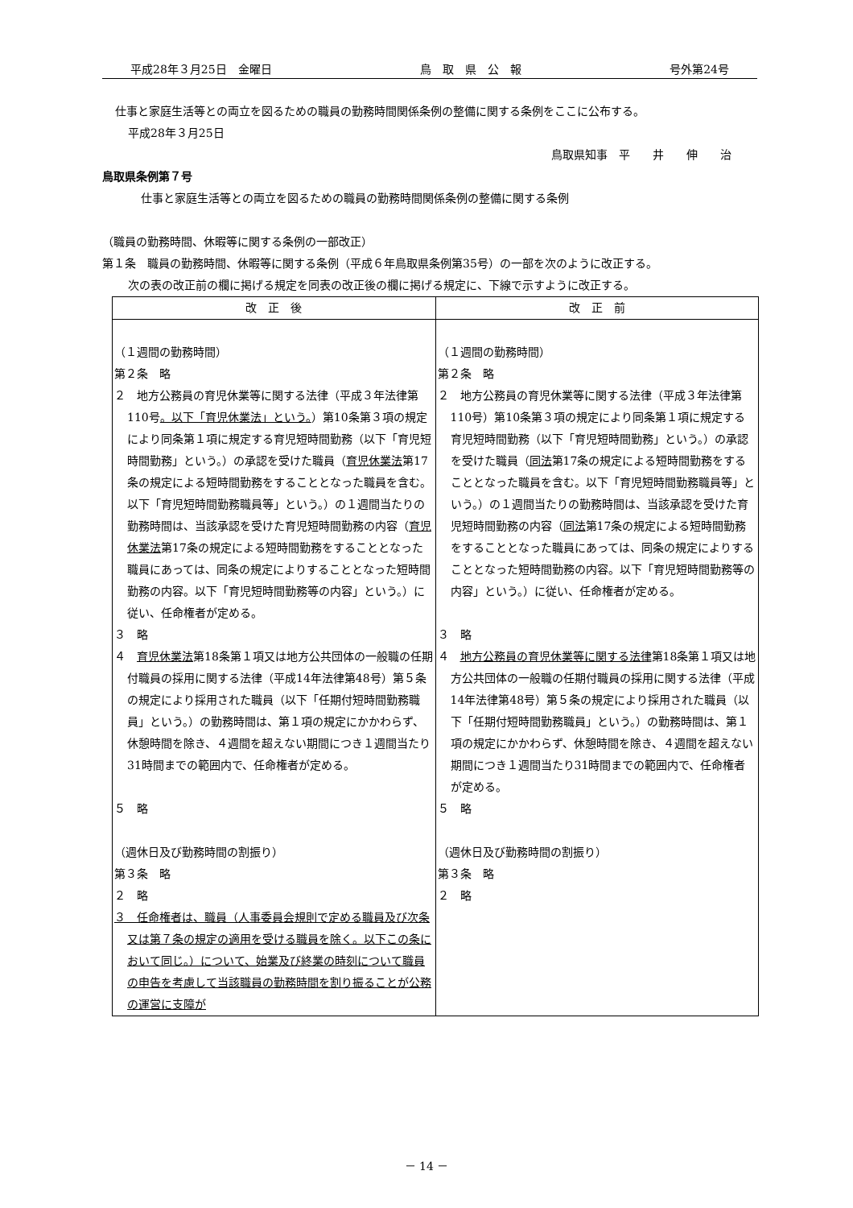平成28年３月25日　金曜日 鳥　取　県　公　報 号外第24号
仕事と家庭生活等との両立を図るための職員の勤務時間関係条例の整備に関する条例をここに公布する。
平成28年３月25日
鳥取県知事　平　　井　　伸　　治
鳥取県条例第７号
仕事と家庭生活等との両立を図るための職員の勤務時間関係条例の整備に関する条例
（職員の勤務時間、休暇等に関する条例の一部改正）
第１条　職員の勤務時間、休暇等に関する条例（平成６年鳥取県条例第35号）の一部を次のように改正する。
次の表の改正前の欄に掲げる規定を同表の改正後の欄に掲げる規定に、下線で示すように改正する。
| 改 正 後 | 改 正 前 |
| --- | --- |
| （１週間の勤務時間） 第２条 略 ２ 地方公務員の育児休業等に関する法律（平成３年法律第110号 。以下「育児休業法」という。 ）第10条第３項の規定により同条第１項に規定する育児短時間勤務（以下「育児短時間勤務」という。）の承認を受けた職員（ 育児休業法 第17条の規定による短時間勤務をすることとなった職員を含む。以下「育児短時間勤務職員等」という。）の１週間当たりの勤務時間は、当該承認を受けた育児短時間勤務の内容（ 育児休業法 第17条の規定による短時間勤務をすることとなった職員にあっては、同条の規定によりすることとなった短時間勤務の内容。以下「育児短時間勤務等の内容」という。）に従い、任命権者が定める。 ３ 略 ４ 育児休業法 第18条第１項又は地方公共団体の一般職の任期付職員の採用に関する法律（平成14年法律第48号）第５条の規定により採用された職員（以下「任期付短時間勤務職員」という。）の勤務時間は、第１項の規定にかかわらず、休憩時間を除き、４週間を超えない期間につき１週間当たり31時間までの範囲内で、任命権者が定める。 ５ 略 （週休日及び勤務時間の割振り） 第３条 略 ２ 略 ３ 任命権者は、職員（人事委員会規則で定める職員及び次条又は第７条の規定の適用を受ける職員を除く。以下この条において同じ。）について、始業及び終業の時刻について職員の申告を考慮して当該職員の勤務時間を割り振ることが公務の運営に支障が | （１週間の勤務時間） 第２条 略 ２ 地方公務員の育児休業等に関する法律（平成３年法律第110号）第10条第３項の規定により同条第１項に規定する育児短時間勤務（以下「育児短時間勤務」という。）の承認を受けた職員（ 同法 第17条の規定による短時間勤務をすることとなった職員を含む。以下「育児短時間勤務職員等」という。）の１週間当たりの勤務時間は、当該承認を受けた育児短時間勤務の内容（ 同法 第17条の規定による短時間勤務をすることとなった職員にあっては、同条の規定によりすることとなった短時間勤務の内容。以下「育児短時間勤務等の内容」という。）に従い、任命権者が定める。 ３ 略 ４ 地方公務員の育児休業等に関する法律 第18条第１項又は地方公共団体の一般職の任期付職員の採用に関する法律（平成14年法律第48号）第５条の規定により採用された職員（以下「任期付短時間勤務職員」という。）の勤務時間は、第１項の規定にかかわらず、休憩時間を除き、４週間を超えない期間につき１週間当たり31時間までの範囲内で、任命権者が定める。 ５ 略 （週休日及び勤務時間の割振り） 第３条 略 ２ 略 |
－ 14 －